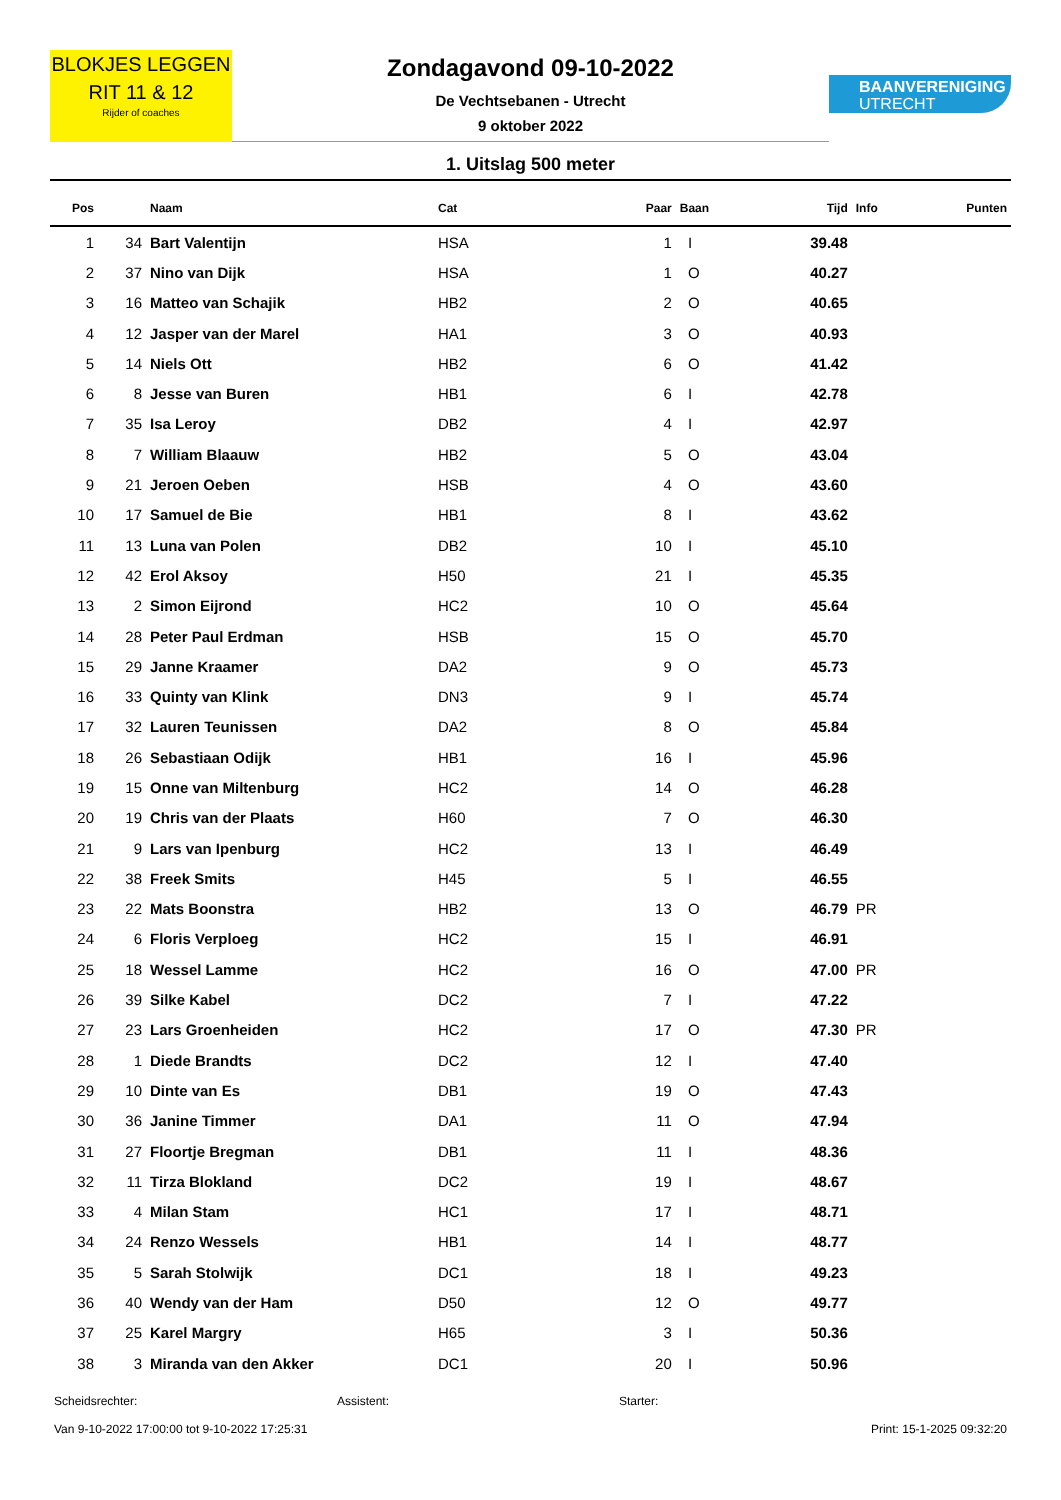BLOKJES LEGGEN
RIT 11 & 12
Rijder of coaches
Zondagavond 09-10-2022
De Vechtsebanen - Utrecht
9 oktober 2022
BAANVERENIGING
UTRECHT
1. Uitslag 500 meter
| Pos | | Naam | Cat | Paar | Baan | Tijd | Info | Punten |
| --- | --- | --- | --- | --- | --- | --- | --- | --- |
| 1 | 34 | Bart Valentijn | HSA | 1 | I | 39.48 | | |
| 2 | 37 | Nino van Dijk | HSA | 1 | O | 40.27 | | |
| 3 | 16 | Matteo van Schajik | HB2 | 2 | O | 40.65 | | |
| 4 | 12 | Jasper van der Marel | HA1 | 3 | O | 40.93 | | |
| 5 | 14 | Niels Ott | HB2 | 6 | O | 41.42 | | |
| 6 | 8 | Jesse van Buren | HB1 | 6 | I | 42.78 | | |
| 7 | 35 | Isa Leroy | DB2 | 4 | I | 42.97 | | |
| 8 | 7 | William Blaauw | HB2 | 5 | O | 43.04 | | |
| 9 | 21 | Jeroen Oeben | HSB | 4 | O | 43.60 | | |
| 10 | 17 | Samuel de Bie | HB1 | 8 | I | 43.62 | | |
| 11 | 13 | Luna van Polen | DB2 | 10 | I | 45.10 | | |
| 12 | 42 | Erol Aksoy | H50 | 21 | I | 45.35 | | |
| 13 | 2 | Simon Eijrond | HC2 | 10 | O | 45.64 | | |
| 14 | 28 | Peter Paul Erdman | HSB | 15 | O | 45.70 | | |
| 15 | 29 | Janne Kraamer | DA2 | 9 | O | 45.73 | | |
| 16 | 33 | Quinty van Klink | DN3 | 9 | I | 45.74 | | |
| 17 | 32 | Lauren Teunissen | DA2 | 8 | O | 45.84 | | |
| 18 | 26 | Sebastiaan Odijk | HB1 | 16 | I | 45.96 | | |
| 19 | 15 | Onne van Miltenburg | HC2 | 14 | O | 46.28 | | |
| 20 | 19 | Chris van der Plaats | H60 | 7 | O | 46.30 | | |
| 21 | 9 | Lars van Ipenburg | HC2 | 13 | I | 46.49 | | |
| 22 | 38 | Freek Smits | H45 | 5 | I | 46.55 | | |
| 23 | 22 | Mats Boonstra | HB2 | 13 | O | 46.79 | PR | |
| 24 | 6 | Floris Verploeg | HC2 | 15 | I | 46.91 | | |
| 25 | 18 | Wessel Lamme | HC2 | 16 | O | 47.00 | PR | |
| 26 | 39 | Silke Kabel | DC2 | 7 | I | 47.22 | | |
| 27 | 23 | Lars Groenheiden | HC2 | 17 | O | 47.30 | PR | |
| 28 | 1 | Diede Brandts | DC2 | 12 | I | 47.40 | | |
| 29 | 10 | Dinte van Es | DB1 | 19 | O | 47.43 | | |
| 30 | 36 | Janine Timmer | DA1 | 11 | O | 47.94 | | |
| 31 | 27 | Floortje Bregman | DB1 | 11 | I | 48.36 | | |
| 32 | 11 | Tirza Blokland | DC2 | 19 | I | 48.67 | | |
| 33 | 4 | Milan Stam | HC1 | 17 | I | 48.71 | | |
| 34 | 24 | Renzo Wessels | HB1 | 14 | I | 48.77 | | |
| 35 | 5 | Sarah Stolwijk | DC1 | 18 | I | 49.23 | | |
| 36 | 40 | Wendy van der Ham | D50 | 12 | O | 49.77 | | |
| 37 | 25 | Karel Margry | H65 | 3 | I | 50.36 | | |
| 38 | 3 | Miranda van den Akker | DC1 | 20 | I | 50.96 | | |
Scheidsrechter: Assistent: Starter:
Van 9-10-2022 17:00:00 tot 9-10-2022 17:25:31 Print: 15-1-2025 09:32:20